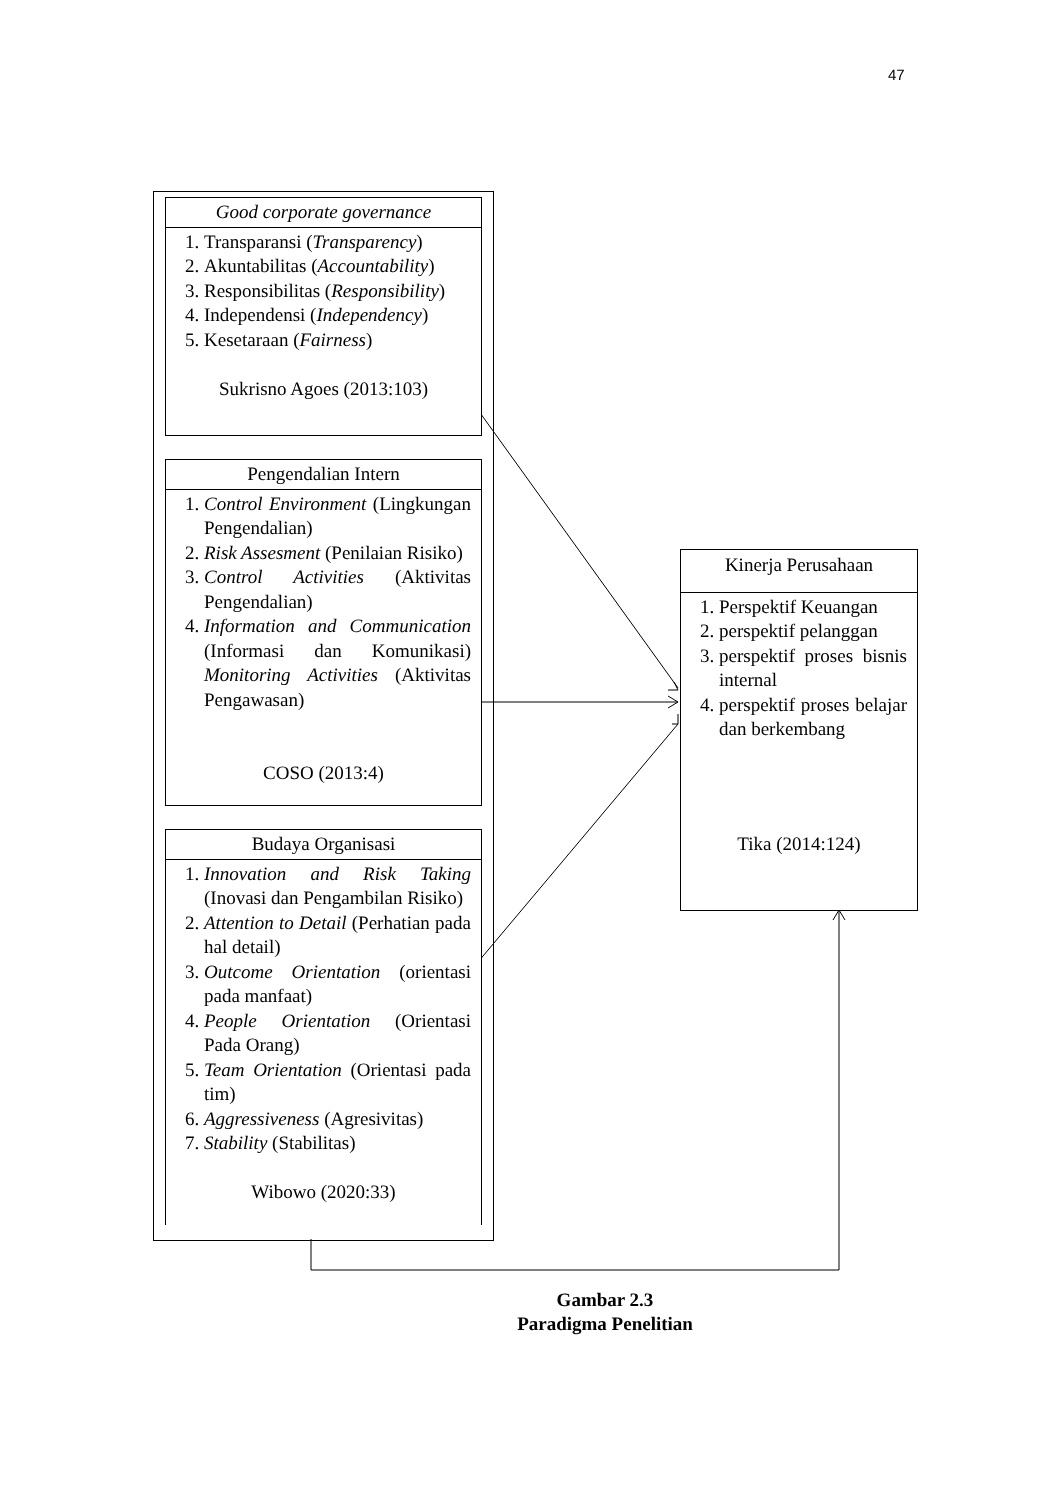47
Good corporate governance
1. Transparansi (Transparency)
2. Akuntabilitas (Accountability)
3. Responsibilitas (Responsibility)
4. Independensi (Independency)
5. Kesetaraan (Fairness)
Sukrisno Agoes (2013:103)
Pengendalian Intern
1. Control Environment (Lingkungan Pengendalian)
2. Risk Assesment (Penilaian Risiko)
3. Control Activities (Aktivitas Pengendalian)
4. Information and Communication (Informasi dan Komunikasi) Monitoring Activities (Aktivitas Pengawasan)
COSO (2013:4)
Budaya Organisasi
1. Innovation and Risk Taking (Inovasi dan Pengambilan Risiko)
2. Attention to Detail (Perhatian pada hal detail)
3. Outcome Orientation (orientasi pada manfaat)
4. People Orientation (Orientasi Pada Orang)
5. Team Orientation (Orientasi pada tim)
6. Aggressiveness (Agresivitas)
7. Stability (Stabilitas)
Wibowo (2020:33)
Kinerja Perusahaan
1. Perspektif Keuangan
2. perspektif pelanggan
3. perspektif proses bisnis internal
4. perspektif proses belajar dan berkembang
Tika (2014:124)
Gambar 2.3
Paradigma Penelitian